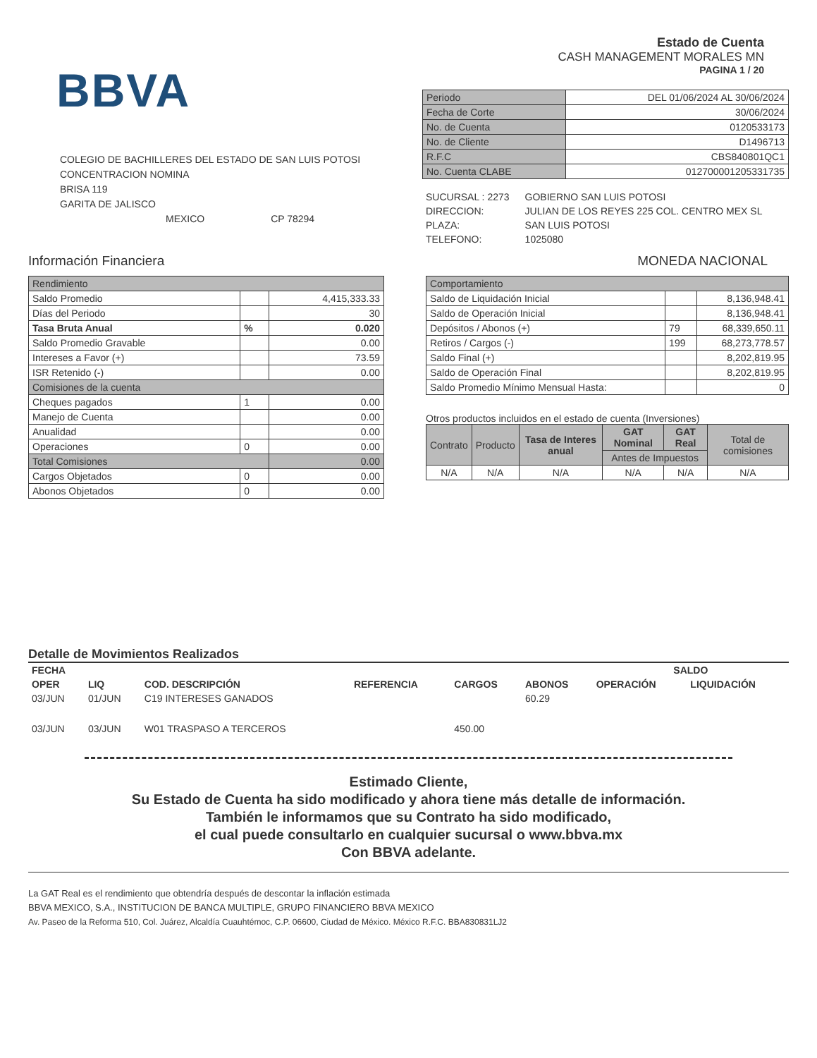BBVA
COLEGIO DE BACHILLERES DEL ESTADO DE SAN LUIS POTOSI
CONCENTRACION NOMINA
BRISA 119
GARITA DE JALISCO
MEXICO CP 78294
Estado de Cuenta
CASH MANAGEMENT MORALES MN
PAGINA 1 / 20
| Periodo | DEL 01/06/2024 AL 30/06/2024 |
| Fecha de Corte | 30/06/2024 |
| No. de Cuenta | 0120533173 |
| No. de Cliente | D1496713 |
| R.F.C | CBS840801QC1 |
| No. Cuenta CLABE | 012700001205331735 |
| SUCURSAL : 2273 | GOBIERNO SAN LUIS POTOSI |
| DIRECCION: | JULIAN DE LOS REYES 225 COL. CENTRO MEX SL |
| PLAZA: | SAN LUIS POTOSI |
| TELEFONO: | 1025080 |
Información Financiera MONEDA NACIONAL
| Rendimiento | | |
| Saldo Promedio | | 4,415,333.33 |
| Días del Periodo | | 30 |
| Tasa Bruta Anual | % | 0.020 |
| Saldo Promedio Gravable | | 0.00 |
| Intereses a Favor (+) | | 73.59 |
| ISR Retenido (-) | | 0.00 |
| Comisiones de la cuenta | | |
| Cheques pagados | 1 | 0.00 |
| Manejo de Cuenta | | 0.00 |
| Anualidad | | 0.00 |
| Operaciones | 0 | 0.00 |
| Total Comisiones | | 0.00 |
| Cargos Objetados | 0 | 0.00 |
| Abonos Objetados | 0 | 0.00 |
| Comportamiento | | |
| Saldo de Liquidación Inicial | | 8,136,948.41 |
| Saldo de Operación Inicial | | 8,136,948.41 |
| Depósitos / Abonos (+) | 79 | 68,339,650.11 |
| Retiros / Cargos (-) | 199 | 68,273,778.57 |
| Saldo Final (+) | | 8,202,819.95 |
| Saldo de Operación Final | | 8,202,819.95 |
| Saldo Promedio Mínimo Mensual Hasta: | | 0 |
Otros productos incluidos en el estado de cuenta (Inversiones)
| Contrato | Producto | Tasa de Interes anual | GAT Nominal | GAT Real | Total de comisiones |
| | | | Antes de Impuestos | | |
| N/A | N/A | N/A | N/A | N/A | N/A |
Detalle de Movimientos Realizados
| FECHA | | | | | | SALDO | |
| --- | --- | --- | --- | --- | --- | --- | --- |
| OPER | LIQ | COD. DESCRIPCIÓN | REFERENCIA | CARGOS | ABONOS | OPERACIÓN | LIQUIDACIÓN |
| 03/JUN | 01/JUN | C19 INTERESES GANADOS | | | 60.29 | | |
| 03/JUN | 03/JUN | W01 TRASPASO A TERCEROS | | 450.00 | | | |
Estimado Cliente,
Su Estado de Cuenta ha sido modificado y ahora tiene más detalle de información.
También le informamos que su Contrato ha sido modificado,
el cual puede consultarlo en cualquier sucursal o www.bbva.mx
Con BBVA adelante.
La GAT Real es el rendimiento que obtendría después de descontar la inflación estimada
BBVA MEXICO, S.A., INSTITUCION DE BANCA MULTIPLE, GRUPO FINANCIERO BBVA MEXICO
Av. Paseo de la Reforma 510, Col. Juárez, Alcaldía Cuauhtémoc, C.P. 06600, Ciudad de México. México R.F.C. BBA830831LJ2